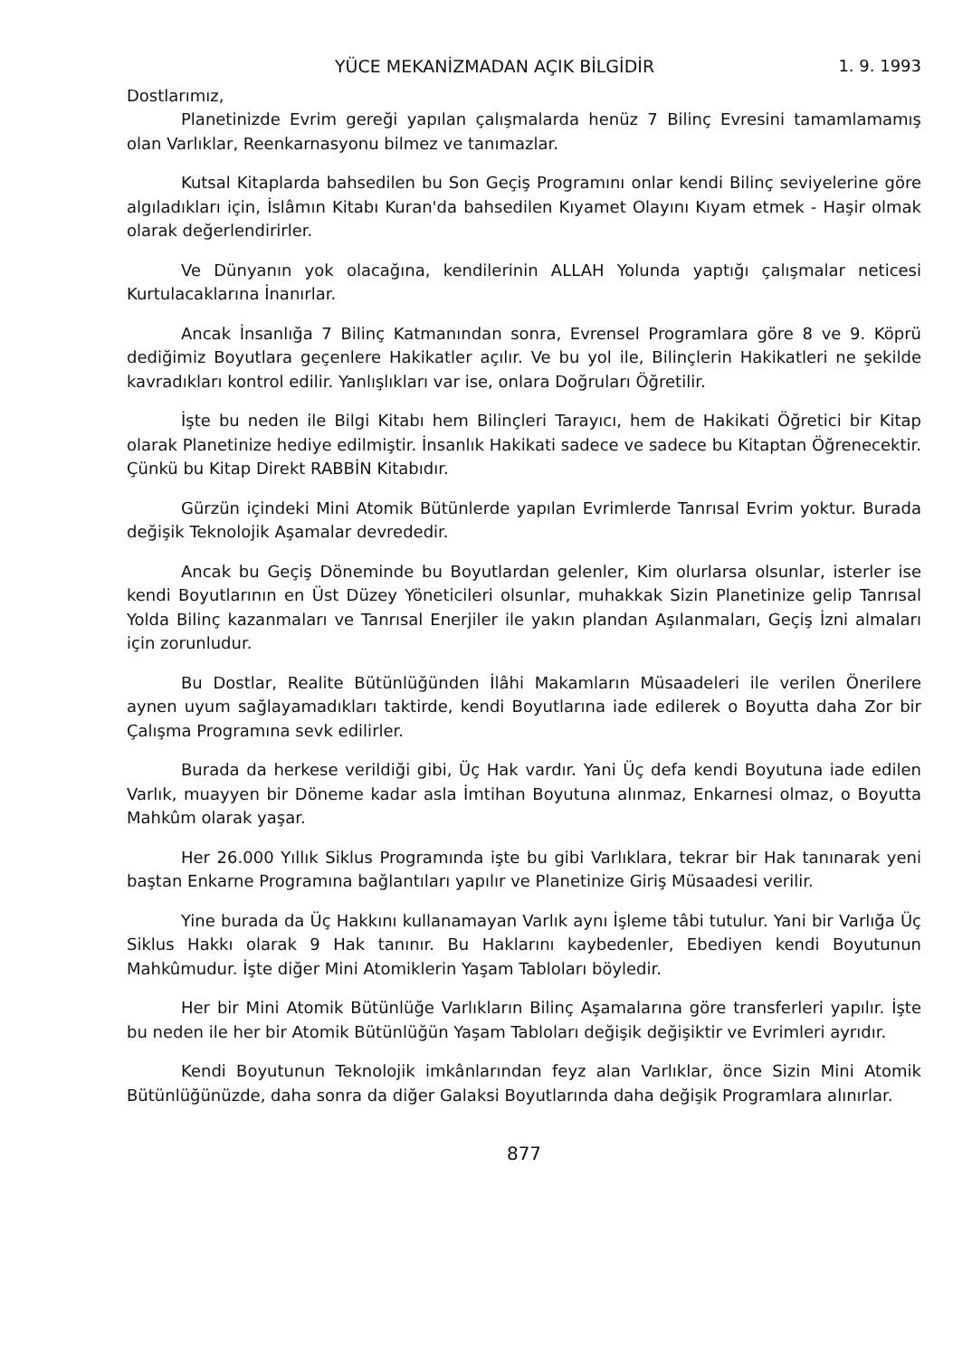YÜCE MEKANİZMADAN AÇIK BİLGİDİR 1. 9. 1993
Dostlarımız,
Planetinizde Evrim gereği yapılan çalışmalarda henüz 7 Bilinç Evresini tamamlamamış olan Varlıklar, Reenkarnasyonu bilmez ve tanımazlar.
Kutsal Kitaplarda bahsedilen bu Son Geçiş Programını onlar kendi Bilinç seviyelerine göre algıladıkları için, İslâmın Kitabı Kuran'da bahsedilen Kıyamet Olayını Kıyam etmek - Haşir olmak olarak değerlendirirler.
Ve Dünyanın yok olacağına, kendilerinin ALLAH Yolunda yaptığı çalışmalar neticesi Kurtulacaklarına İnanırlar.
Ancak İnsanlığa 7 Bilinç Katmanından sonra, Evrensel Programlara göre 8 ve 9. Köprü dediğimiz Boyutlara geçenlere Hakikatler açılır. Ve bu yol ile, Bilinçlerin Hakikatleri ne şekilde kavradıkları kontrol edilir. Yanlışlıkları var ise, onlara Doğruları Öğretilir.
İşte bu neden ile Bilgi Kitabı hem Bilinçleri Tarayıcı, hem de Hakikati Öğretici bir Kitap olarak Planetinize hediye edilmiştir. İnsanlık Hakikati sadece ve sadece bu Kitaptan Öğrenecektir. Çünkü bu Kitap Direkt RABBİN Kitabıdır.
Gürzün içindeki Mini Atomik Bütünlerde yapılan Evrimlerde Tanrısal Evrim yoktur. Burada değişik Teknolojik Aşamalar devrededir.
Ancak bu Geçiş Döneminde bu Boyutlardan gelenler, Kim olurlarsa olsunlar, isterler ise kendi Boyutlarının en Üst Düzey Yöneticileri olsunlar, muhakkak Sizin Planetinize gelip Tanrısal Yolda Bilinç kazanmaları ve Tanrısal Enerjiler ile yakın plandan Aşılanmaları, Geçiş İzni almaları için zorunludur.
Bu Dostlar, Realite Bütünlüğünden İlâhi Makamların Müsaadeleri ile verilen Önerilere aynen uyum sağlayamadıkları taktirde, kendi Boyutlarına iade edilerek o Boyutta daha Zor bir Çalışma Programına sevk edilirler.
Burada da herkese verildiği gibi, Üç Hak vardır. Yani Üç defa kendi Boyutuna iade edilen Varlık, muayyen bir Döneme kadar asla İmtihan Boyutuna alınmaz, Enkarnesi olmaz, o Boyutta Mahkûm olarak yaşar.
Her 26.000 Yıllık Siklus Programında işte bu gibi Varlıklara, tekrar bir Hak tanınarak yeni baştan Enkarne Programına bağlantıları yapılır ve Planetinize Giriş Müsaadesi verilir.
Yine burada da Üç Hakkını kullanamayan Varlık aynı İşleme tâbi tutulur. Yani bir Varlığa Üç Siklus Hakkı olarak 9 Hak tanınır. Bu Haklarını kaybedenler, Ebediyen kendi Boyutunun Mahkûmudur. İşte diğer Mini Atomiklerin Yaşam Tabloları böyledir.
Her bir Mini Atomik Bütünlüğe Varlıkların Bilinç Aşamalarına göre transferleri yapılır. İşte bu neden ile her bir Atomik Bütünlüğün Yaşam Tabloları değişik değişiktir ve Evrimleri ayrıdır.
Kendi Boyutunun Teknolojik imkânlarından feyz alan Varlıklar, önce Sizin Mini Atomik Bütünlüğünüzde, daha sonra da diğer Galaksi Boyutlarında daha değişik Programlara alınırlar.
877